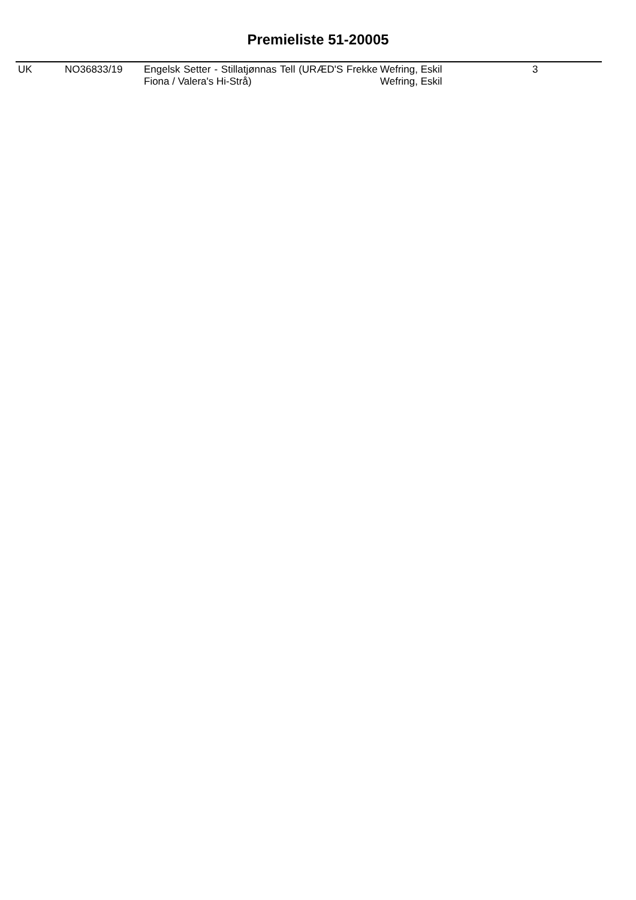Premieliste 51-20005
| UK | NO36833/19 | Engelsk Setter - Stillatjønnas Tell (URÆD'S Frekke Fiona / Valera's Hi-Strå) | Wefring, Eskil Wefring, Eskil | 3 |